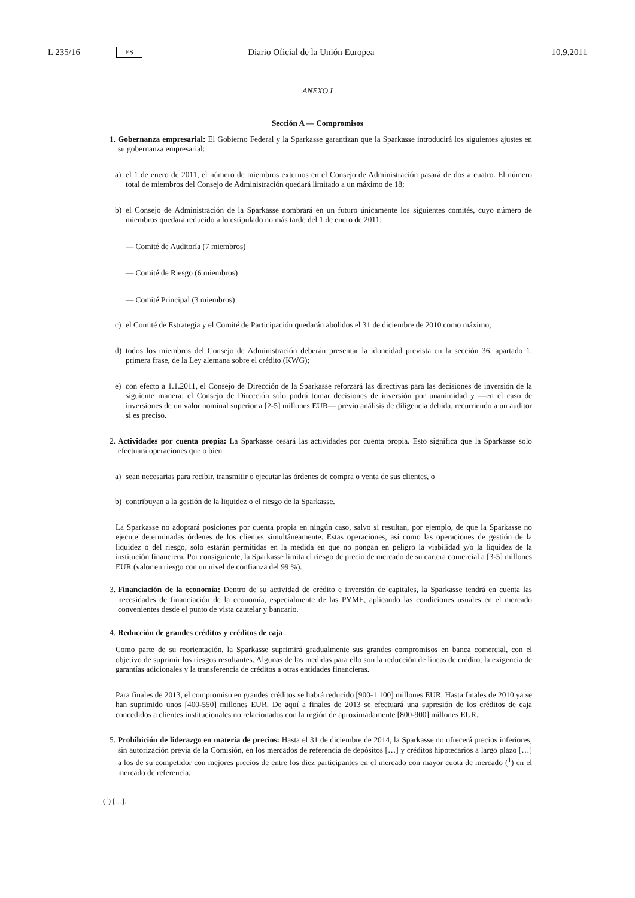L 235/16 ES Diario Oficial de la Unión Europea 10.9.2011
ANEXO I
Sección A — Compromisos
1. Gobernanza empresarial: El Gobierno Federal y la Sparkasse garantizan que la Sparkasse introducirá los siguientes ajustes en su gobernanza empresarial:
a) el 1 de enero de 2011, el número de miembros externos en el Consejo de Administración pasará de dos a cuatro. El número total de miembros del Consejo de Administración quedará limitado a un máximo de 18;
b) el Consejo de Administración de la Sparkasse nombrará en un futuro únicamente los siguientes comités, cuyo número de miembros quedará reducido a lo estipulado no más tarde del 1 de enero de 2011:
— Comité de Auditoría (7 miembros)
— Comité de Riesgo (6 miembros)
— Comité Principal (3 miembros)
c) el Comité de Estrategia y el Comité de Participación quedarán abolidos el 31 de diciembre de 2010 como máximo;
d) todos los miembros del Consejo de Administración deberán presentar la idoneidad prevista en la sección 36, apartado 1, primera frase, de la Ley alemana sobre el crédito (KWG);
e) con efecto a 1.1.2011, el Consejo de Dirección de la Sparkasse reforzará las directivas para las decisiones de inversión de la siguiente manera: el Consejo de Dirección solo podrá tomar decisiones de inversión por unanimidad y —en el caso de inversiones de un valor nominal superior a [2-5] millones EUR— previo análisis de diligencia debida, recurriendo a un auditor si es preciso.
2. Actividades por cuenta propia: La Sparkasse cesará las actividades por cuenta propia. Esto significa que la Sparkasse solo efectuará operaciones que o bien
a) sean necesarias para recibir, transmitir o ejecutar las órdenes de compra o venta de sus clientes, o
b) contribuyan a la gestión de la liquidez o el riesgo de la Sparkasse.
La Sparkasse no adoptará posiciones por cuenta propia en ningún caso, salvo si resultan, por ejemplo, de que la Sparkasse no ejecute determinadas órdenes de los clientes simultáneamente. Estas operaciones, así como las operaciones de gestión de la liquidez o del riesgo, solo estarán permitidas en la medida en que no pongan en peligro la viabilidad y/o la liquidez de la institución financiera. Por consiguiente, la Sparkasse limita el riesgo de precio de mercado de su cartera comercial a [3-5] millones EUR (valor en riesgo con un nivel de confianza del 99 %).
3. Financiación de la economía: Dentro de su actividad de crédito e inversión de capitales, la Sparkasse tendrá en cuenta las necesidades de financiación de la economía, especialmente de las PYME, aplicando las condiciones usuales en el mercado convenientes desde el punto de vista cautelar y bancario.
4. Reducción de grandes créditos y créditos de caja
Como parte de su reorientación, la Sparkasse suprimirá gradualmente sus grandes compromisos en banca comercial, con el objetivo de suprimir los riesgos resultantes. Algunas de las medidas para ello son la reducción de líneas de crédito, la exigencia de garantías adicionales y la transferencia de créditos a otras entidades financieras.
Para finales de 2013, el compromiso en grandes créditos se habrá reducido [900-1 100] millones EUR. Hasta finales de 2010 ya se han suprimido unos [400-550] millones EUR. De aquí a finales de 2013 se efectuará una supresión de los créditos de caja concedidos a clientes institucionales no relacionados con la región de aproximadamente [800-900] millones EUR.
5. Prohibición de liderazgo en materia de precios: Hasta el 31 de diciembre de 2014, la Sparkasse no ofrecerá precios inferiores, sin autorización previa de la Comisión, en los mercados de referencia de depósitos […] y créditos hipotecarios a largo plazo […] a los de su competidor con mejores precios de entre los diez participantes en el mercado con mayor cuota de mercado (<sup>1</sup>) en el mercado de referencia.
(<sup>1</sup>) […].